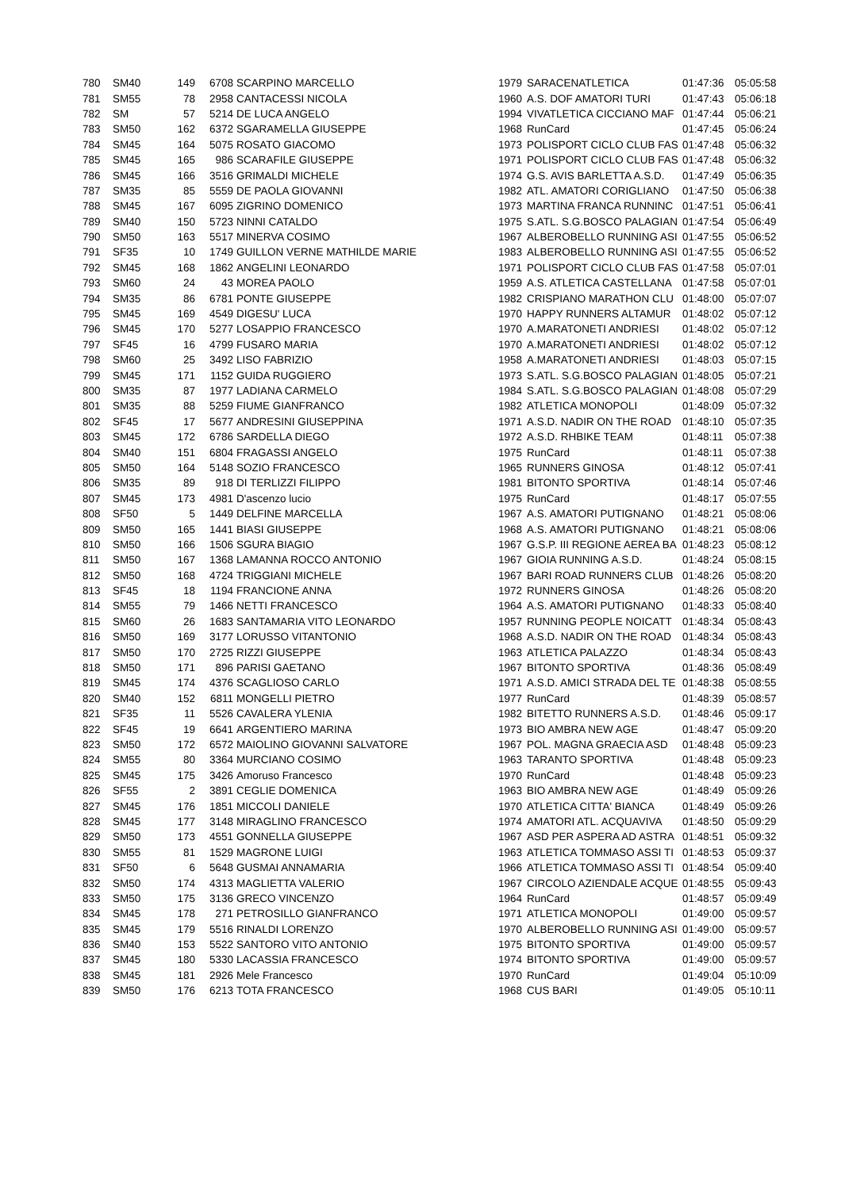| 780 | SM40 | 149 | 6708 | SCARPINO MARCELLO | 1979 | SARACENATLETICA | 01:47:36 | 05:05:58 |
| 781 | SM55 | 78 | 2958 | CANTACESSI NICOLA | 1960 | A.S. DOF AMATORI TURI | 01:47:43 | 05:06:18 |
| 782 | SM | 57 | 5214 | DE LUCA ANGELO | 1994 | VIVATLETICA CICCIANO MAF | 01:47:44 | 05:06:21 |
| 783 | SM50 | 162 | 6372 | SGARAMELLA GIUSEPPE | 1968 | RunCard | 01:47:45 | 05:06:24 |
| 784 | SM45 | 164 | 5075 | ROSATO GIACOMO | 1973 | POLISPORT CICLO CLUB FAS | 01:47:48 | 05:06:32 |
| 785 | SM45 | 165 | 986 | SCARAFILE GIUSEPPE | 1971 | POLISPORT CICLO CLUB FAS | 01:47:48 | 05:06:32 |
| 786 | SM45 | 166 | 3516 | GRIMALDI MICHELE | 1974 | G.S. AVIS BARLETTA A.S.D. | 01:47:49 | 05:06:35 |
| 787 | SM35 | 85 | 5559 | DE PAOLA GIOVANNI | 1982 | ATL. AMATORI CORIGLIANO | 01:47:50 | 05:06:38 |
| 788 | SM45 | 167 | 6095 | ZIGRINO DOMENICO | 1973 | MARTINA FRANCA RUNNINC | 01:47:51 | 05:06:41 |
| 789 | SM40 | 150 | 5723 | NINNI CATALDO | 1975 | S.ATL. S.G.BOSCO PALAGIAN | 01:47:54 | 05:06:49 |
| 790 | SM50 | 163 | 5517 | MINERVA COSIMO | 1967 | ALBEROBELLO RUNNING ASI | 01:47:55 | 05:06:52 |
| 791 | SF35 | 10 | 1749 | GUILLON VERNE MATHILDE MARIE | 1983 | ALBEROBELLO RUNNING ASI | 01:47:55 | 05:06:52 |
| 792 | SM45 | 168 | 1862 | ANGELINI LEONARDO | 1971 | POLISPORT CICLO CLUB FAS | 01:47:58 | 05:07:01 |
| 793 | SM60 | 24 | 43 | MOREA PAOLO | 1959 | A.S. ATLETICA CASTELLANA | 01:47:58 | 05:07:01 |
| 794 | SM35 | 86 | 6781 | PONTE GIUSEPPE | 1982 | CRISPIANO MARATHON CLU | 01:48:00 | 05:07:07 |
| 795 | SM45 | 169 | 4549 | DIGESU' LUCA | 1970 | HAPPY RUNNERS ALTAMUR | 01:48:02 | 05:07:12 |
| 796 | SM45 | 170 | 5277 | LOSAPPIO FRANCESCO | 1970 | A.MARATONETI ANDRIESI | 01:48:02 | 05:07:12 |
| 797 | SF45 | 16 | 4799 | FUSARO MARIA | 1970 | A.MARATONETI ANDRIESI | 01:48:02 | 05:07:12 |
| 798 | SM60 | 25 | 3492 | LISO FABRIZIO | 1958 | A.MARATONETI ANDRIESI | 01:48:03 | 05:07:15 |
| 799 | SM45 | 171 | 1152 | GUIDA RUGGIERO | 1973 | S.ATL. S.G.BOSCO PALAGIAN | 01:48:05 | 05:07:21 |
| 800 | SM35 | 87 | 1977 | LADIANA CARMELO | 1984 | S.ATL. S.G.BOSCO PALAGIAN | 01:48:08 | 05:07:29 |
| 801 | SM35 | 88 | 5259 | FIUME GIANFRANCO | 1982 | ATLETICA MONOPOLI | 01:48:09 | 05:07:32 |
| 802 | SF45 | 17 | 5677 | ANDRESINI GIUSEPPINA | 1971 | A.S.D. NADIR ON THE ROAD | 01:48:10 | 05:07:35 |
| 803 | SM45 | 172 | 6786 | SARDELLA DIEGO | 1972 | A.S.D. RHBIKE TEAM | 01:48:11 | 05:07:38 |
| 804 | SM40 | 151 | 6804 | FRAGASSI ANGELO | 1975 | RunCard | 01:48:11 | 05:07:38 |
| 805 | SM50 | 164 | 5148 | SOZIO FRANCESCO | 1965 | RUNNERS GINOSA | 01:48:12 | 05:07:41 |
| 806 | SM35 | 89 | 918 | DI TERLIZZI FILIPPO | 1981 | BITONTO SPORTIVA | 01:48:14 | 05:07:46 |
| 807 | SM45 | 173 | 4981 | D'ascenzo lucio | 1975 | RunCard | 01:48:17 | 05:07:55 |
| 808 | SF50 | 5 | 1449 | DELFINE MARCELLA | 1967 | A.S. AMATORI PUTIGNANO | 01:48:21 | 05:08:06 |
| 809 | SM50 | 165 | 1441 | BIASI GIUSEPPE | 1968 | A.S. AMATORI PUTIGNANO | 01:48:21 | 05:08:06 |
| 810 | SM50 | 166 | 1506 | SGURA BIAGIO | 1967 | G.S.P. III REGIONE AEREA BA | 01:48:23 | 05:08:12 |
| 811 | SM50 | 167 | 1368 | LAMANNA ROCCO ANTONIO | 1967 | GIOIA RUNNING A.S.D. | 01:48:24 | 05:08:15 |
| 812 | SM50 | 168 | 4724 | TRIGGIANI MICHELE | 1967 | BARI ROAD RUNNERS CLUB | 01:48:26 | 05:08:20 |
| 813 | SF45 | 18 | 1194 | FRANCIONE ANNA | 1972 | RUNNERS GINOSA | 01:48:26 | 05:08:20 |
| 814 | SM55 | 79 | 1466 | NETTI FRANCESCO | 1964 | A.S. AMATORI PUTIGNANO | 01:48:33 | 05:08:40 |
| 815 | SM60 | 26 | 1683 | SANTAMARIA VITO LEONARDO | 1957 | RUNNING PEOPLE NOICATT | 01:48:34 | 05:08:43 |
| 816 | SM50 | 169 | 3177 | LORUSSO VITANTONIO | 1968 | A.S.D. NADIR ON THE ROAD | 01:48:34 | 05:08:43 |
| 817 | SM50 | 170 | 2725 | RIZZI GIUSEPPE | 1963 | ATLETICA PALAZZO | 01:48:34 | 05:08:43 |
| 818 | SM50 | 171 | 896 | PARISI GAETANO | 1967 | BITONTO SPORTIVA | 01:48:36 | 05:08:49 |
| 819 | SM45 | 174 | 4376 | SCAGLIOSO CARLO | 1971 | A.S.D. AMICI STRADA DEL TE | 01:48:38 | 05:08:55 |
| 820 | SM40 | 152 | 6811 | MONGELLI PIETRO | 1977 | RunCard | 01:48:39 | 05:08:57 |
| 821 | SF35 | 11 | 5526 | CAVALERA YLENIA | 1982 | BITETTO RUNNERS A.S.D. | 01:48:46 | 05:09:17 |
| 822 | SF45 | 19 | 6641 | ARGENTIERO MARINA | 1973 | BIO AMBRA NEW AGE | 01:48:47 | 05:09:20 |
| 823 | SM50 | 172 | 6572 | MAIOLINO GIOVANNI SALVATORE | 1967 | POL. MAGNA GRAECIA ASD | 01:48:48 | 05:09:23 |
| 824 | SM55 | 80 | 3364 | MURCIANO COSIMO | 1963 | TARANTO SPORTIVA | 01:48:48 | 05:09:23 |
| 825 | SM45 | 175 | 3426 | Amoruso Francesco | 1970 | RunCard | 01:48:48 | 05:09:23 |
| 826 | SF55 | 2 | 3891 | CEGLIE DOMENICA | 1963 | BIO AMBRA NEW AGE | 01:48:49 | 05:09:26 |
| 827 | SM45 | 176 | 1851 | MICCOLI DANIELE | 1970 | ATLETICA CITTA' BIANCA | 01:48:49 | 05:09:26 |
| 828 | SM45 | 177 | 3148 | MIRAGLINO FRANCESCO | 1974 | AMATORI ATL. ACQUAVIVA | 01:48:50 | 05:09:29 |
| 829 | SM50 | 173 | 4551 | GONNELLA GIUSEPPE | 1967 | ASD PER ASPERA AD ASTRA | 01:48:51 | 05:09:32 |
| 830 | SM55 | 81 | 1529 | MAGRONE LUIGI | 1963 | ATLETICA TOMMASO ASSI TI | 01:48:53 | 05:09:37 |
| 831 | SF50 | 6 | 5648 | GUSMAI ANNAMARIA | 1966 | ATLETICA TOMMASO ASSI TI | 01:48:54 | 05:09:40 |
| 832 | SM50 | 174 | 4313 | MAGLIETTA VALERIO | 1967 | CIRCOLO AZIENDALE ACQUE | 01:48:55 | 05:09:43 |
| 833 | SM50 | 175 | 3136 | GRECO VINCENZO | 1964 | RunCard | 01:48:57 | 05:09:49 |
| 834 | SM45 | 178 | 271 | PETROSILLO GIANFRANCO | 1971 | ATLETICA MONOPOLI | 01:49:00 | 05:09:57 |
| 835 | SM45 | 179 | 5516 | RINALDI LORENZO | 1970 | ALBEROBELLO RUNNING ASI | 01:49:00 | 05:09:57 |
| 836 | SM40 | 153 | 5522 | SANTORO VITO ANTONIO | 1975 | BITONTO SPORTIVA | 01:49:00 | 05:09:57 |
| 837 | SM45 | 180 | 5330 | LACASSIA FRANCESCO | 1974 | BITONTO SPORTIVA | 01:49:00 | 05:09:57 |
| 838 | SM45 | 181 | 2926 | Mele Francesco | 1970 | RunCard | 01:49:04 | 05:10:09 |
| 839 | SM50 | 176 | 6213 | TOTA FRANCESCO | 1968 | CUS BARI | 01:49:05 | 05:10:11 |